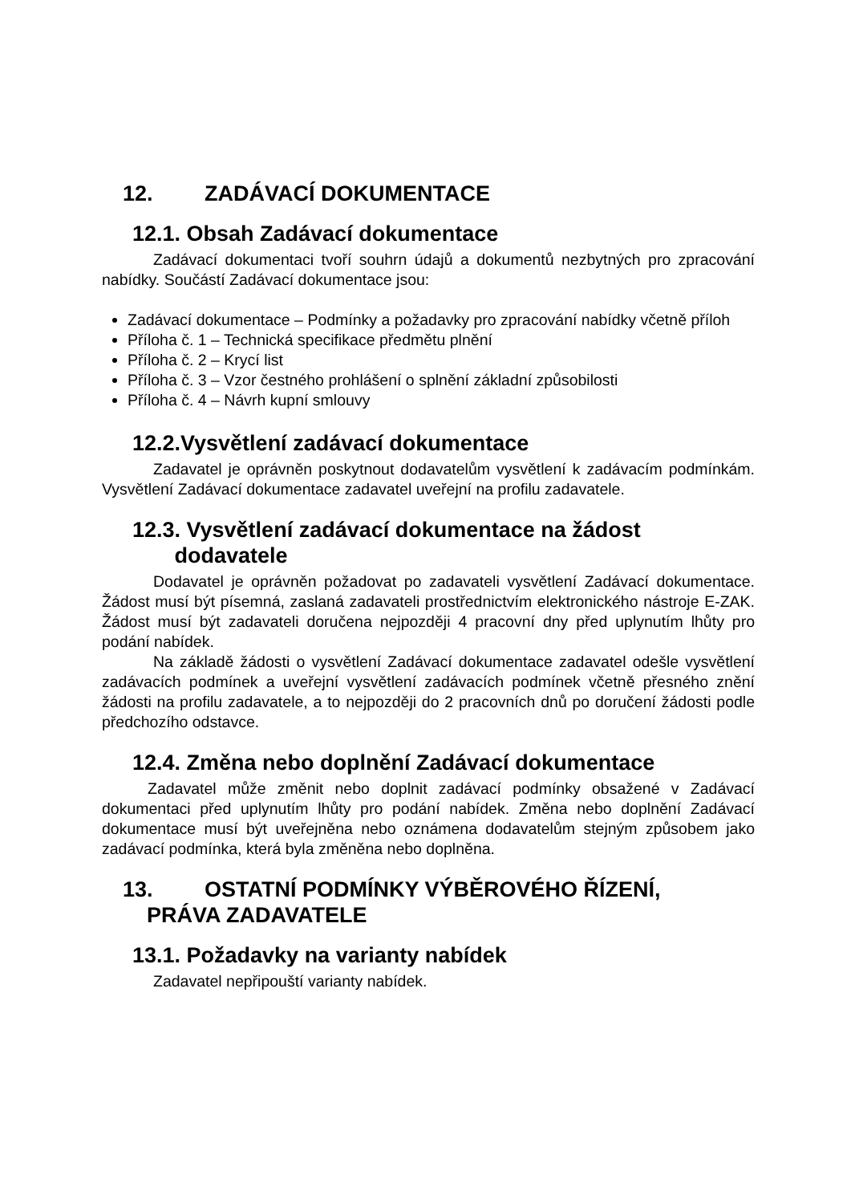12. ZADÁVACÍ DOKUMENTACE
12.1. Obsah Zadávací dokumentace
Zadávací dokumentaci tvoří souhrn údajů a dokumentů nezbytných pro zpracování nabídky. Součástí Zadávací dokumentace jsou:
Zadávací dokumentace – Podmínky a požadavky pro zpracování nabídky včetně příloh
Příloha č. 1 – Technická specifikace předmětu plnění
Příloha č. 2 – Krycí list
Příloha č. 3 – Vzor čestného prohlášení o splnění základní způsobilosti
Příloha č. 4 – Návrh kupní smlouvy
12.2.Vysvětlení zadávací dokumentace
Zadavatel je oprávněn poskytnout dodavatelům vysvětlení k zadávacím podmínkám. Vysvětlení Zadávací dokumentace zadavatel uveřejní na profilu zadavatele.
12.3. Vysvětlení zadávací dokumentace na žádost
dodavatele
Dodavatel je oprávněn požadovat po zadavateli vysvětlení Zadávací dokumentace. Žádost musí být písemná, zaslaná zadavateli prostřednictvím elektronického nástroje E-ZAK. Žádost musí být zadavateli doručena nejpozději 4 pracovní dny před uplynutím lhůty pro podání nabídek.
Na základě žádosti o vysvětlení Zadávací dokumentace zadavatel odešle vysvětlení zadávacích podmínek a uveřejní vysvětlení zadávacích podmínek včetně přesného znění žádosti na profilu zadavatele, a to nejpozději do 2 pracovních dnů po doručení žádosti podle předchozího odstavce.
12.4. Změna nebo doplnění Zadávací dokumentace
Zadavatel může změnit nebo doplnit zadávací podmínky obsažené v Zadávací dokumentaci před uplynutím lhůty pro podání nabídek. Změna nebo doplnění Zadávací dokumentace musí být uveřejněna nebo oznámena dodavatelům stejným způsobem jako zadávací podmínka, která byla změněna nebo doplněna.
13. OSTATNÍ PODMÍNKY VÝBĚROVÉHO ŘÍZENÍ,
PRÁVA ZADAVATELE
13.1. Požadavky na varianty nabídek
Zadavatel nepřipouští varianty nabídek.